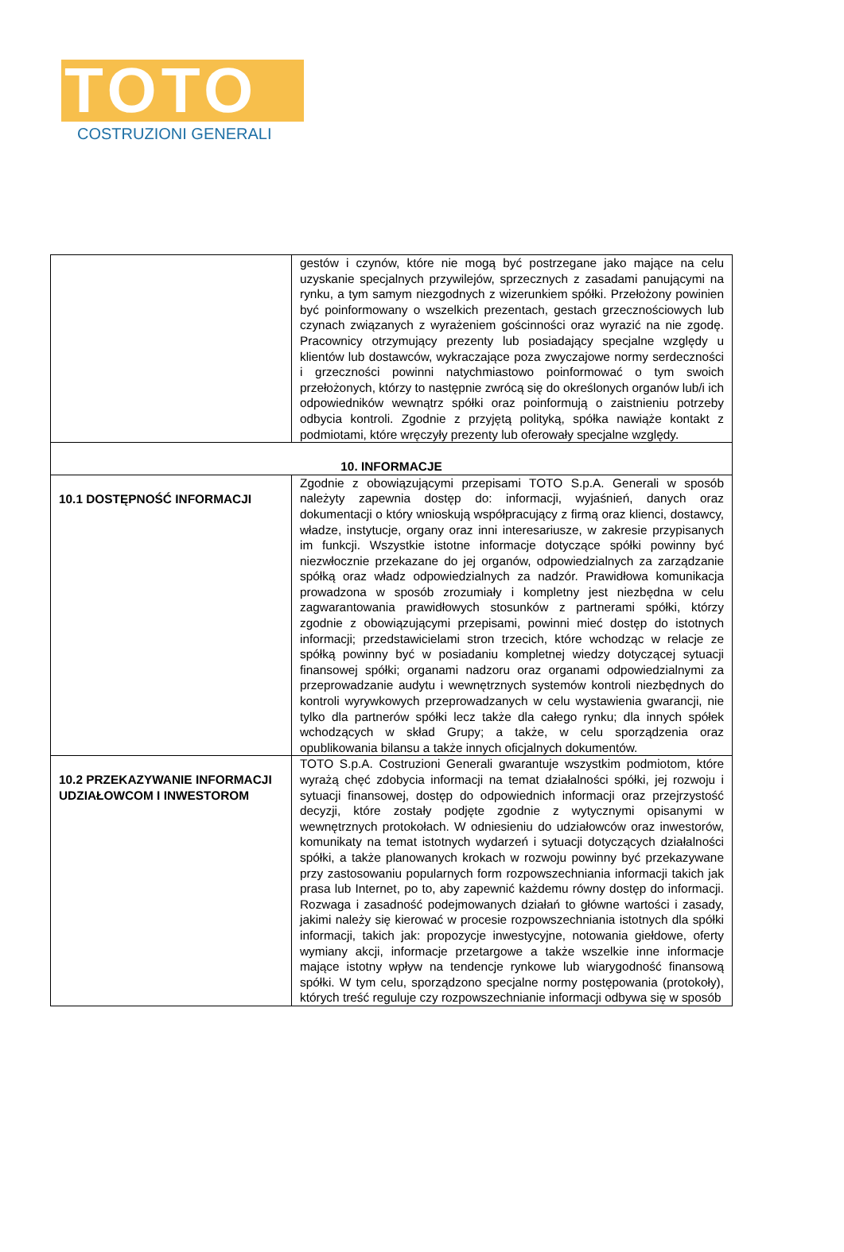TOTO
COSTRUZIONI GENERALI
| | gestów i czynów, które nie mogą być postrzegane jako mające na celu uzyskanie specjalnych przywilejów, sprzecznych z zasadami panującymi na rynku, a tym samym niezgodnych z wizerunkiem spółki. Przełożony powinien być poinformowany o wszelkich prezentach, gestach grzecznościowych lub czynach związanych z wyrażeniem gościnności oraz wyrazić na nie zgodę. Pracownicy otrzymujący prezenty lub posiadający specjalne względy u klientów lub dostawców, wykraczające poza zwyczajowe normy serdeczności i grzeczności powinni natychmiastowo poinformować o tym swoich przełożonych, którzy to następnie zwrócą się do określonych organów lub/i ich odpowiedników wewnątrz spółki oraz poinformują o zaistnieniu potrzeby odbycia kontroli. Zgodnie z przyjętą polityką, spółka nawiąże kontakt z podmiotami, które wręczyły prezenty lub oferowały specjalne względy. |
| 10. INFORMACJE | |
| 10.1 DOSTĘPNOŚĆ INFORMACJI | Zgodnie z obowiązującymi przepisami TOTO S.p.A. Generali w sposób należyty zapewnia dostęp do: informacji, wyjaśnień, danych oraz dokumentacji o który wnioskują współpracujący z firmą oraz klienci, dostawcy, władze, instytucje, organy oraz inni interesariusze, w zakresie przypisanych im funkcji. Wszystkie istotne informacje dotyczące spółki powinny być niezwłocznie przekazane do jej organów, odpowiedzialnych za zarządzanie spółką oraz władz odpowiedzialnych za nadzór. Prawidłowa komunikacja prowadzona w sposób zrozumiały i kompletny jest niezbędna w celu zagwarantowania prawidłowych stosunków z partnerami spółki, którzy zgodnie z obowiązującymi przepisami, powinni mieć dostęp do istotnych informacji; przedstawicielami stron trzecich, które wchodząc w relacje ze spółką powinny być w posiadaniu kompletnej wiedzy dotyczącej sytuacji finansowej spółki; organami nadzoru oraz organami odpowiedzialnymi za przeprowadzanie audytu i wewnętrznych systemów kontroli niezbędnych do kontroli wyrywkowych przeprowadzanych w celu wystawienia gwarancji, nie tylko dla partnerów spółki lecz także dla całego rynku; dla innych spółek wchodzących w skład Grupy; a także, w celu sporządzenia oraz opublikowania bilansu a także innych oficjalnych dokumentów. |
| 10.2 PRZEKAZYWANIE INFORMACJI UDZIAŁOWCOM I INWESTOROM | TOTO S.p.A. Costruzioni Generali gwarantuje wszystkim podmiotom, które wyrażą chęć zdobycia informacji na temat działalności spółki, jej rozwoju i sytuacji finansowej, dostęp do odpowiednich informacji oraz przejrzystość decyzji, które zostały podjęte zgodnie z wytycznymi opisanymi w wewnętrznych protokołach. W odniesieniu do udziałowców oraz inwestorów, komunikaty na temat istotnych wydarzeń i sytuacji dotyczących działalności spółki, a także planowanych krokach w rozwoju powinny być przekazywane przy zastosowaniu popularnych form rozpowszechniania informacji takich jak prasa lub Internet, po to, aby zapewnić każdemu równy dostęp do informacji. Rozwaga i zasadność podejmowanych działań to główne wartości i zasady, jakimi należy się kierować w procesie rozpowszechniania istotnych dla spółki informacji, takich jak: propozycje inwestycyjne, notowania giełdowe, oferty wymiany akcji, informacje przetargowe a także wszelkie inne informacje mające istotny wpływ na tendencje rynkowe lub wiarygodność finansową spółki. W tym celu, sporządzono specjalne normy postępowania (protokoły), których treść reguluje czy rozpowszechnianie informacji odbywa się w sposób |